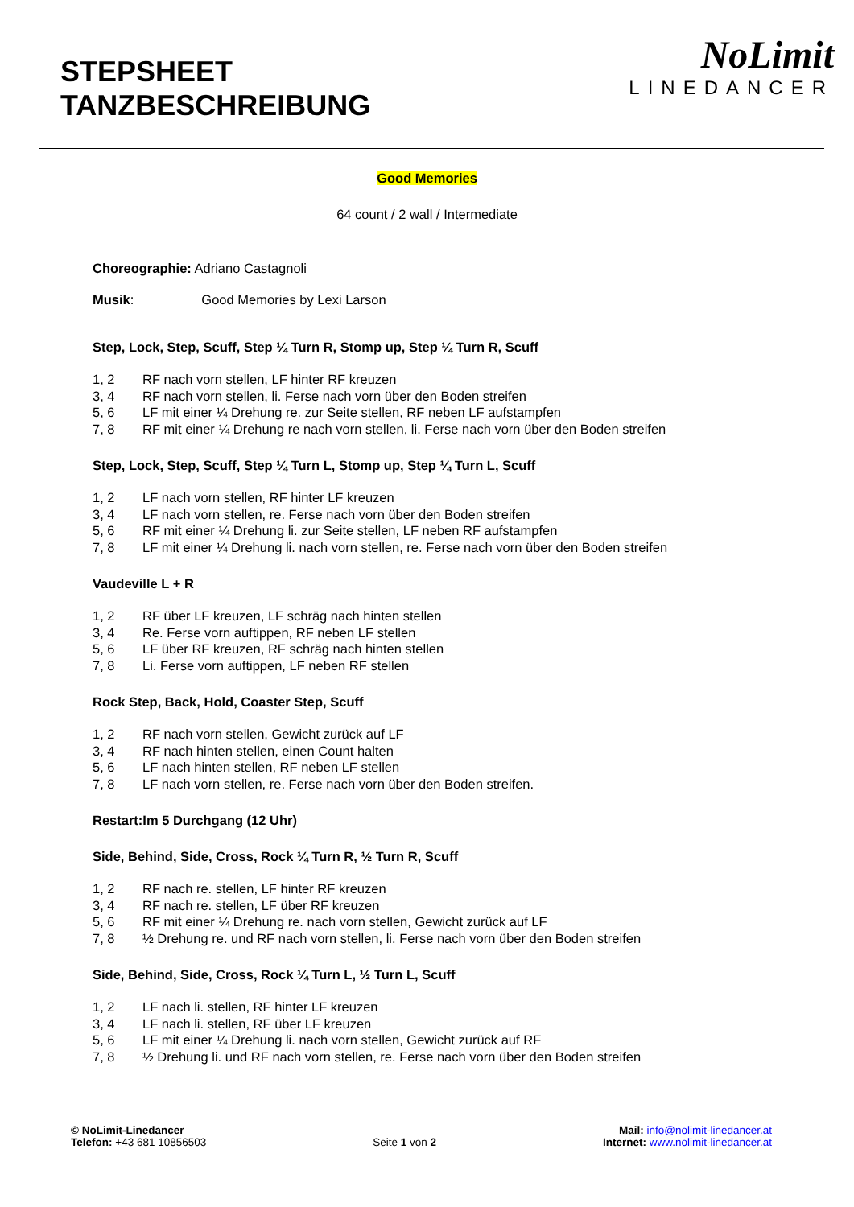STEPSHEET
TANZBESCHREIBUNG
NoLimit
LINEDANCER
Good Memories
64 count / 2 wall / Intermediate
Choreographie: Adriano Castagnoli
Musik: Good Memories by Lexi Larson
Step, Lock, Step, Scuff, Step ¼ Turn R, Stomp up, Step ¼ Turn R, Scuff
1, 2 RF nach vorn stellen, LF hinter RF kreuzen
3, 4 RF nach vorn stellen, li. Ferse nach vorn über den Boden streifen
5, 6 LF mit einer ¼ Drehung re. zur Seite stellen, RF neben LF aufstampfen
7, 8 RF mit einer ¼ Drehung re nach vorn stellen, li. Ferse nach vorn über den Boden streifen
Step, Lock, Step, Scuff, Step ¼ Turn L, Stomp up, Step ¼ Turn L, Scuff
1, 2 LF nach vorn stellen, RF hinter LF kreuzen
3, 4 LF nach vorn stellen, re. Ferse nach vorn über den Boden streifen
5, 6 RF mit einer ¼ Drehung li. zur Seite stellen, LF neben RF aufstampfen
7, 8 LF mit einer ¼ Drehung li. nach vorn stellen, re. Ferse nach vorn über den Boden streifen
Vaudeville L + R
1, 2 RF über LF kreuzen, LF schräg nach hinten stellen
3, 4 Re. Ferse vorn auftippen, RF neben LF stellen
5, 6 LF über RF kreuzen, RF schräg nach hinten stellen
7, 8 Li. Ferse vorn auftippen, LF neben RF stellen
Rock Step, Back, Hold, Coaster Step, Scuff
1, 2 RF nach vorn stellen, Gewicht zurück auf LF
3, 4 RF nach hinten stellen, einen Count halten
5, 6 LF nach hinten stellen, RF neben LF stellen
7, 8 LF nach vorn stellen, re. Ferse nach vorn über den Boden streifen.
Restart:Im 5 Durchgang (12 Uhr)
Side, Behind, Side, Cross, Rock ¼ Turn R, ½ Turn R, Scuff
1, 2 RF nach re. stellen, LF hinter RF kreuzen
3, 4 RF nach re. stellen, LF über RF kreuzen
5, 6 RF mit einer ¼ Drehung re. nach vorn stellen, Gewicht zurück auf LF
7, 8 ½ Drehung re. und RF nach vorn stellen, li. Ferse nach vorn über den Boden streifen
Side, Behind, Side, Cross, Rock ¼ Turn L, ½ Turn L, Scuff
1, 2 LF nach li. stellen, RF hinter LF kreuzen
3, 4 LF nach li. stellen, RF über LF kreuzen
5, 6 LF mit einer ¼ Drehung li. nach vorn stellen, Gewicht zurück auf RF
7, 8 ½ Drehung li. und RF nach vorn stellen, re. Ferse nach vorn über den Boden streifen
© NoLimit-Linedancer
Telefon: +43 681 10856503
Seite 1 von 2
Mail: info@nolimit-linedancer.at
Internet: www.nolimit-linedancer.at